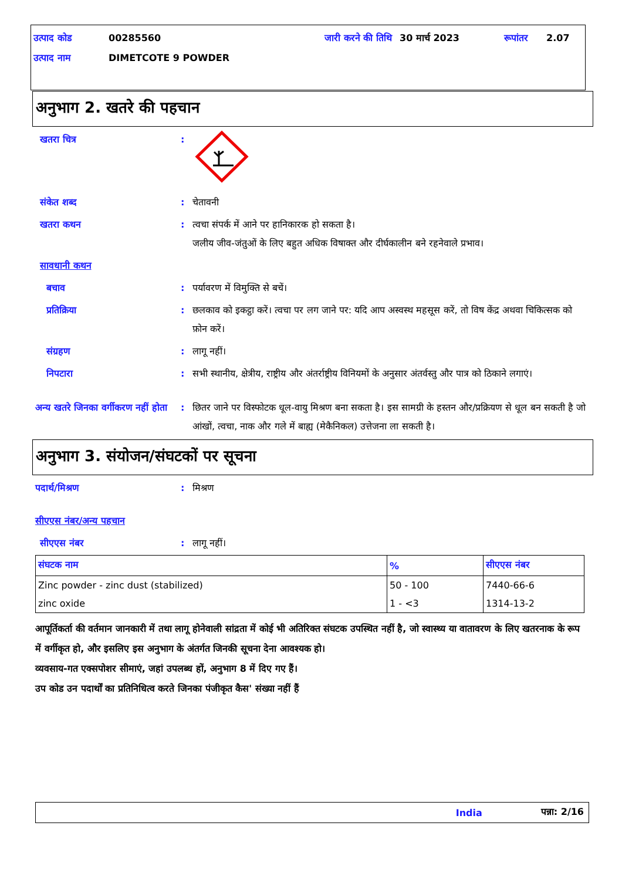| उत्पाद कोड | 00285560 | जारी करने की तिथि | 30 मार्च 2023 | रूपांतर | 2.07 |
| उत्पाद नाम | DIMETCOTE 9 POWDER | | | | |
अनुभाग 2. खतरे की पहचान
खतरा चित्र :
संकेत शब्द : चेतावनी
खतरा कथन : त्वचा संपर्क में आने पर हानिकारक हो सकता है।
जलीय जीव-जंतुओं के लिए बहुत अधिक विषाक्त और दीर्घकालीन बने रहनेवाले प्रभाव।
सावधानी कथन
बचाव : पर्यावरण में विमुक्ति से बचें।
प्रतिक्रिया : छलकाव को इकट्ठा करें। त्वचा पर लग जाने पर: यदि आप अस्वस्थ महसूस करें, तो विष केंद्र अथवा चिकित्सक को फ़ोन करें।
संग्रहण : लागू नहीं।
निपटारा : सभी स्थानीय, क्षेत्रीय, राष्ट्रीय और अंतर्राष्ट्रीय विनियमों के अनुसार अंतर्वस्तु और पात्र को ठिकाने लगाएं।
अन्य खतरे जिनका वर्गीकरण नहीं होता
: छितर जाने पर विस्फोटक धूल-वायु मिश्रण बना सकता है। इस सामग्री के हस्तन और/प्रक्रियण से धूल बन सकती है जो आंखों, त्वचा, नाक और गले में बाह्य (मेकैनिकल) उत्तेजना ला सकती है।
अनुभाग 3. संयोजन/संघटकों पर सूचना
पदार्थ/मिश्रण : मिश्रण
सीएएस नंबर/अन्य पहचान
सीएएस नंबर : लागू नहीं।
| संघटक नाम | % | सीएएस नंबर |
| --- | --- | --- |
| Zinc powder - zinc dust (stabilized) | 50 - 100 | 7440-66-6 |
| zinc oxide | 1 - <3 | 1314-13-2 |
आपूर्तिकर्ता की वर्तमान जानकारी में तथा लागू होनेवाली सांद्रता में कोई भी अतिरिक्त संघटक उपस्थित नहीं है, जो स्वास्थ्य या वातावरण के लिए खतरनाक के रूप में वर्गीकृत हो, और इसलिए इस अनुभाग के अंतर्गत जिनकी सूचना देना आवश्यक हो।
व्यवसाय-गत एक्सपोशर सीमाएं, जहां उपलब्ध हों, अनुभाग 8 में दिए गए हैं।
उप कोड उन पदार्थों का प्रतिनिधित्व करते जिनका पंजीकृत कैस' संख्या नहीं हैं
India पन्ना: 2/16